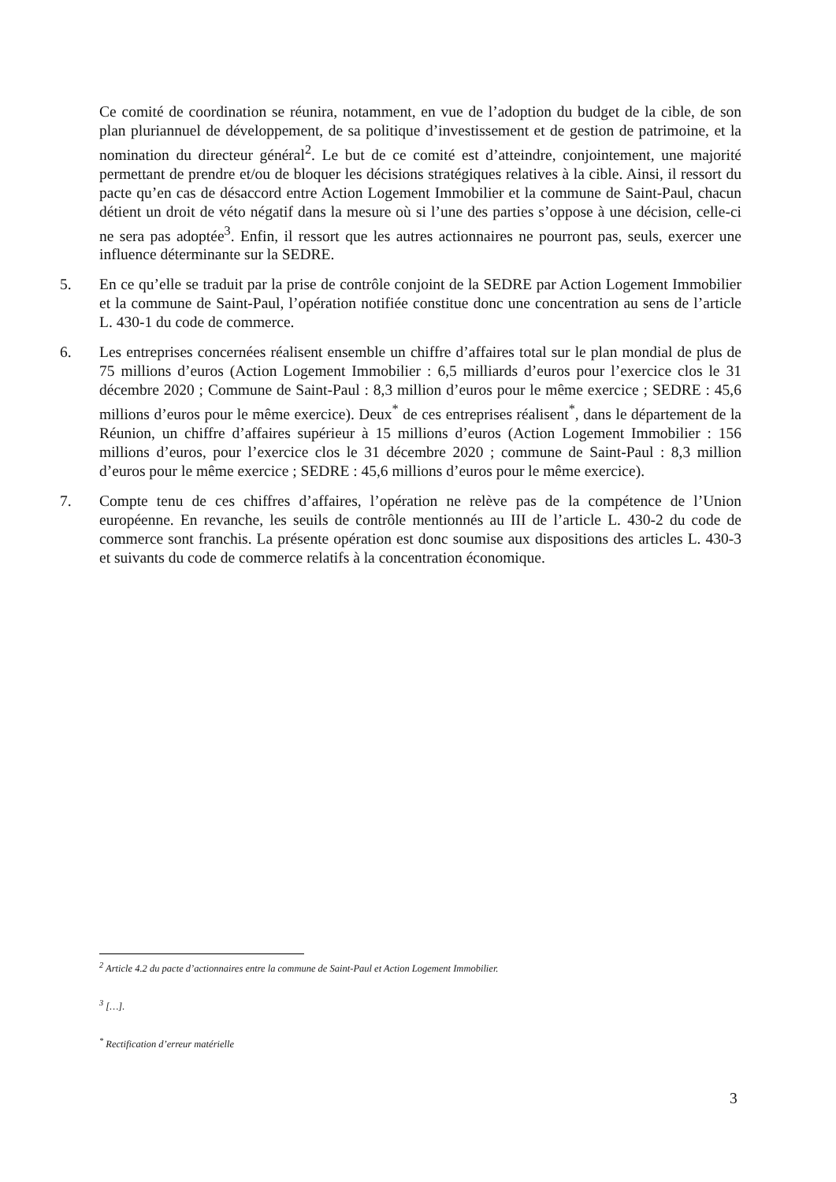Ce comité de coordination se réunira, notamment, en vue de l’adoption du budget de la cible, de son plan pluriannuel de développement, de sa politique d’investissement et de gestion de patrimoine, et la nomination du directeur général<sup>2</sup>. Le but de ce comité est d’atteindre, conjointement, une majorité permettant de prendre et/ou de bloquer les décisions stratégiques relatives à la cible. Ainsi, il ressort du pacte qu’en cas de désaccord entre Action Logement Immobilier et la commune de Saint-Paul, chacun détient un droit de véto négatif dans la mesure où si l’une des parties s’oppose à une décision, celle-ci ne sera pas adoptée<sup>3</sup>. Enfin, il ressort que les autres actionnaires ne pourront pas, seuls, exercer une influence déterminante sur la SEDRE.
5. En ce qu’elle se traduit par la prise de contrôle conjoint de la SEDRE par Action Logement Immobilier et la commune de Saint-Paul, l’opération notifiée constitue donc une concentration au sens de l’article L. 430-1 du code de commerce.
6. Les entreprises concernées réalisent ensemble un chiffre d’affaires total sur le plan mondial de plus de 75 millions d’euros (Action Logement Immobilier : 6,5 milliards d’euros pour l’exercice clos le 31 décembre 2020 ; Commune de Saint-Paul : 8,3 million d’euros pour le même exercice ; SEDRE : 45,6 millions d’euros pour le même exercice). Deux<sup>*</sup> de ces entreprises réalisent<sup>*</sup>, dans le département de la Réunion, un chiffre d’affaires supérieur à 15 millions d’euros (Action Logement Immobilier : 156 millions d’euros, pour l’exercice clos le 31 décembre 2020 ; commune de Saint-Paul : 8,3 million d’euros pour le même exercice ; SEDRE : 45,6 millions d’euros pour le même exercice).
7. Compte tenu de ces chiffres d’affaires, l’opération ne relève pas de la compétence de l’Union européenne. En revanche, les seuils de contrôle mentionnés au III de l’article L. 430-2 du code de commerce sont franchis. La présente opération est donc soumise aux dispositions des articles L. 430-3 et suivants du code de commerce relatifs à la concentration économique.
<sup>2</sup> Article 4.2 du pacte d’actionnaires entre la commune de Saint-Paul et Action Logement Immobilier.
<sup>3</sup> […].
<sup>*</sup> Rectification d’erreur matérielle
3